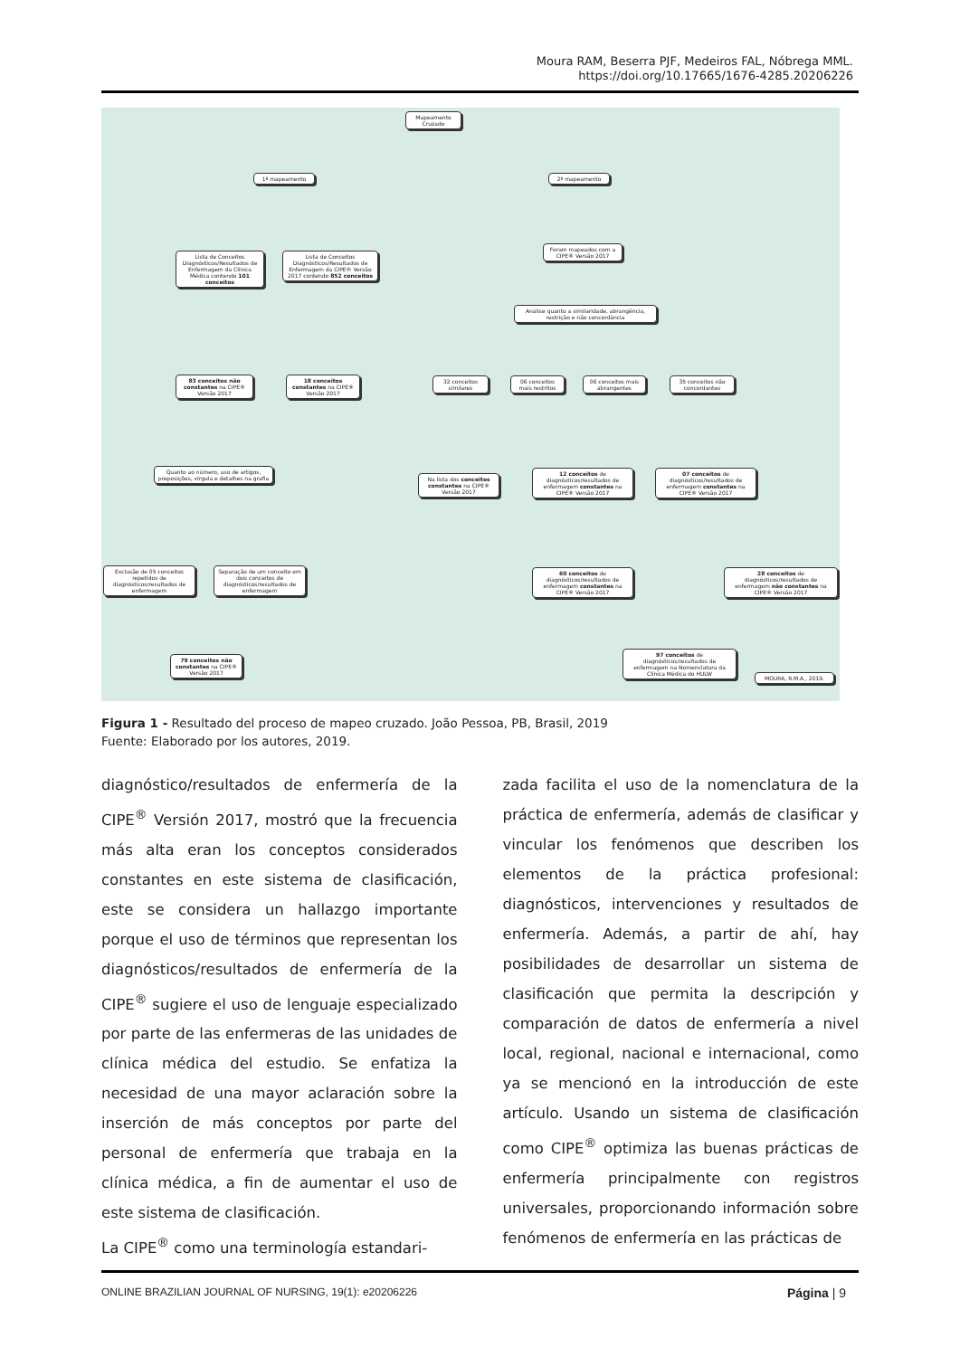Moura RAM, Beserra PJF, Medeiros FAL, Nóbrega MML.
https://doi.org/10.17665/1676-4285.20206226
Mapeamento Cruzado
1º mapeamento 2º mapeamento
Lista de Conceitos Diagnósticos/Resultados de Enfermagem da Clínica Médica contendo 101 conceitos
Lista de Conceitos Diagnósticos/Resultados de Enfermagem da CIPE® Versão 2017 contendo 852 conceitos
Foram mapeados com a CIPE® Versão 2017
Análise quanto a similaridade, abrangência, restrição e não concordância
83 conceitos não constantes na CIPE® Versão 2017
18 conceitos constantes na CIPE® Versão 2017
32 conceitos similares
06 conceitos mais restritos
06 conceitos mais abrangentes
35 conceitos não concordantes
Quanto ao número, uso de artigos, preposições, vírgula e detalhes na grafia
Na lista dos conceitos constantes na CIPE® Versão 2017
12 conceitos de diagnósticos/resultados de enfermagem constantes na CIPE® Versão 2017
07 conceitos de diagnósticos/resultados de enfermagem constantes na CIPE® Versão 2017
Exclusão de 05 conceitos repetidos de diagnósticos/resultados de enfermagem
Separação de um conceito em dois conceitos de diagnósticos/resultados de enfermagem
60 conceitos de diagnósticos/resultados de enfermagem constantes na CIPE® Versão 2017
28 conceitos de diagnósticos/resultados de enfermagem não constantes na CIPE® Versão 2017
79 conceitos não constantes na CIPE® Versão 2017
97 conceitos de diagnósticos/resultados de enfermagem na Nomenclatura da Clínica Médica do HULW
MOURA, R.M.A., 2019.
Figura 1 - Resultado del proceso de mapeo cruzado. João Pessoa, PB, Brasil, 2019
Fuente: Elaborado por los autores, 2019.
diagnóstico/resultados de enfermería de la CIPE<sup>®</sup> Versión 2017, mostró que la frecuencia más alta eran los conceptos considerados constantes en este sistema de clasificación, este se considera un hallazgo importante porque el uso de términos que representan los diagnósticos/resultados de enfermería de la CIPE<sup>®</sup> sugiere el uso de lenguaje especializado por parte de las enfermeras de las unidades de clínica médica del estudio. Se enfatiza la necesidad de una mayor aclaración sobre la inserción de más conceptos por parte del personal de enfermería que trabaja en la clínica médica, a fin de aumentar el uso de este sistema de clasificación.
La CIPE<sup>®</sup> como una terminología estandari-
zada facilita el uso de la nomenclatura de la práctica de enfermería, además de clasificar y vincular los fenómenos que describen los elementos de la práctica profesional: diagnósticos, intervenciones y resultados de enfermería. Además, a partir de ahí, hay posibilidades de desarrollar un sistema de clasificación que permita la descripción y comparación de datos de enfermería a nivel local, regional, nacional e internacional, como ya se mencionó en la introducción de este artículo. Usando un sistema de clasificación como CIPE<sup>®</sup> optimiza las buenas prácticas de enfermería principalmente con registros universales, proporcionando información sobre fenómenos de enfermería en las prácticas de
ONLINE BRAZILIAN JOURNAL OF NURSING, 19(1): e20206226 Página | 9